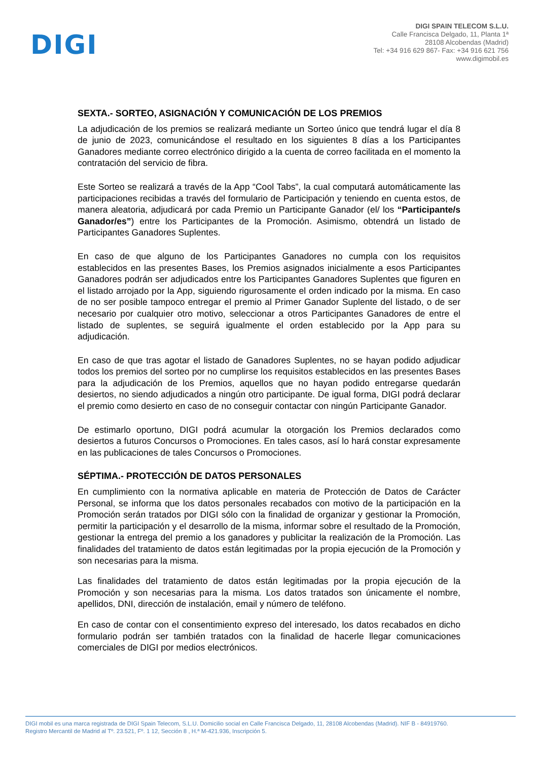DIGI
DIGI SPAIN TELECOM S.L.U.
Calle Francisca Delgado, 11, Planta 1ª
28108 Alcobendas (Madrid)
Tel: +34 916 629 867- Fax: +34 916 621 756
www.digimobil.es
SEXTA.- SORTEO, ASIGNACIÓN Y COMUNICACIÓN DE LOS PREMIOS
La adjudicación de los premios se realizará mediante un Sorteo único que tendrá lugar el día 8 de junio de 2023, comunicándose el resultado en los siguientes 8 días a los Participantes Ganadores mediante correo electrónico dirigido a la cuenta de correo facilitada en el momento la contratación del servicio de fibra.
Este Sorteo se realizará a través de la App “Cool Tabs”, la cual computará automáticamente las participaciones recibidas a través del formulario de Participación y teniendo en cuenta estos, de manera aleatoria, adjudicará por cada Premio un Participante Ganador (el/ los “Participante/s Ganador/es”) entre los Participantes de la Promoción. Asimismo, obtendrá un listado de Participantes Ganadores Suplentes.
En caso de que alguno de los Participantes Ganadores no cumpla con los requisitos establecidos en las presentes Bases, los Premios asignados inicialmente a esos Participantes Ganadores podrán ser adjudicados entre los Participantes Ganadores Suplentes que figuren en el listado arrojado por la App, siguiendo rigurosamente el orden indicado por la misma. En caso de no ser posible tampoco entregar el premio al Primer Ganador Suplente del listado, o de ser necesario por cualquier otro motivo, seleccionar a otros Participantes Ganadores de entre el listado de suplentes, se seguirá igualmente el orden establecido por la App para su adjudicación.
En caso de que tras agotar el listado de Ganadores Suplentes, no se hayan podido adjudicar todos los premios del sorteo por no cumplirse los requisitos establecidos en las presentes Bases para la adjudicación de los Premios, aquellos que no hayan podido entregarse quedarán desiertos, no siendo adjudicados a ningún otro participante. De igual forma, DIGI podrá declarar el premio como desierto en caso de no conseguir contactar con ningún Participante Ganador.
De estimarlo oportuno, DIGI podrá acumular la otorgación los Premios declarados como desiertos a futuros Concursos o Promociones. En tales casos, así lo hará constar expresamente en las publicaciones de tales Concursos o Promociones.
SÉPTIMA.- PROTECCIÓN DE DATOS PERSONALES
En cumplimiento con la normativa aplicable en materia de Protección de Datos de Carácter Personal, se informa que los datos personales recabados con motivo de la participación en la Promoción serán tratados por DIGI sólo con la finalidad de organizar y gestionar la Promoción, permitir la participación y el desarrollo de la misma, informar sobre el resultado de la Promoción, gestionar la entrega del premio a los ganadores y publicitar la realización de la Promoción. Las finalidades del tratamiento de datos están legitimadas por la propia ejecución de la Promoción y son necesarias para la misma.
Las finalidades del tratamiento de datos están legitimadas por la propia ejecución de la Promoción y son necesarias para la misma. Los datos tratados son únicamente el nombre, apellidos, DNI, dirección de instalación, email y número de teléfono.
En caso de contar con el consentimiento expreso del interesado, los datos recabados en dicho formulario podrán ser también tratados con la finalidad de hacerle llegar comunicaciones comerciales de DIGI por medios electrónicos.
DIGI mobil es una marca registrada de DIGI Spain Telecom, S.L.U. Domicilio social en Calle Francisca Delgado, 11, 28108 Alcobendas (Madrid). NIF B - 84919760.
Registro Mercantil de Madrid al Tº. 23.521, Fº. 1 12, Sección 8 , H.ª M-421.936, Inscripción 5.